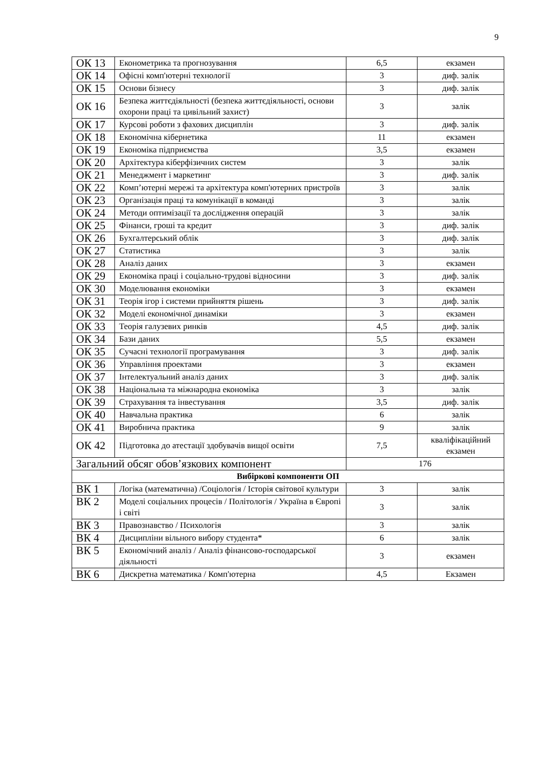9
| ОК 13 | Економетрика та прогнозування | 6,5 | екзамен |
| ОК 14 | Офісні комп'ютерні технології | 3 | диф. залік |
| ОК 15 | Основи бізнесу | 3 | диф. залік |
| ОК 16 | Безпека життєдіяльності (безпека життєдіяльності, основи охорони праці та цивільний захист) | 3 | залік |
| ОК 17 | Курсові роботи з фахових дисциплін | 3 | диф. залік |
| ОК 18 | Економічна кібернетика | 11 | екзамен |
| ОК 19 | Економіка підприємства | 3,5 | екзамен |
| ОК 20 | Архітектура кіберфізичних систем | 3 | залік |
| ОК 21 | Менеджмент і маркетинг | 3 | диф. залік |
| ОК 22 | Комп’ютерні мережі та архітектура комп'ютерних пристроїв | 3 | залік |
| ОК 23 | Організація праці та комунікації в команді | 3 | залік |
| ОК 24 | Методи оптимізації та дослідження операцій | 3 | залік |
| ОК 25 | Фінанси, гроші та кредит | 3 | диф. залік |
| ОК 26 | Бухгалтерський облік | 3 | диф. залік |
| ОК 27 | Статистика | 3 | залік |
| ОК 28 | Аналіз даних | 3 | екзамен |
| ОК 29 | Економіка праці і соціально-трудові відносини | 3 | диф. залік |
| ОК 30 | Моделювання економіки | 3 | екзамен |
| ОК 31 | Теорія ігор і системи прийняття рішень | 3 | диф. залік |
| ОК 32 | Моделі економічної динаміки | 3 | екзамен |
| ОК 33 | Теорія галузевих ринків | 4,5 | диф. залік |
| ОК 34 | Бази даних | 5,5 | екзамен |
| ОК 35 | Сучасні технології програмування | 3 | диф. залік |
| ОК 36 | Управління проектами | 3 | екзамен |
| ОК 37 | Інтелектуальний аналіз даних | 3 | диф. залік |
| ОК 38 | Національна та міжнародна економіка | 3 | залік |
| ОК 39 | Страхування та інвестування | 3,5 | диф. залік |
| ОК 40 | Навчальна практика | 6 | залік |
| ОК 41 | Виробнича практика | 9 | залік |
| ОК 42 | Підготовка до атестації здобувачів вищої освіти | 7,5 | кваліфікаційний екзамен |
| Загальний обсяг обов’язкових компонент | | 176 | |
| Вибіркові компоненти ОП | | | |
| ВК 1 | Логіка (математична) /Соціологія / Історія світової культури | 3 | залік |
| ВК 2 | Моделі соціальних процесів / Політологія / Україна в Європі і світі | 3 | залік |
| ВК 3 | Правознавство / Психологія | 3 | залік |
| ВК 4 | Дисципліни вільного вибору студента* | 6 | залік |
| ВК 5 | Економічний аналіз / Аналіз фінансово-господарської діяльності | 3 | екзамен |
| ВК 6 | Дискретна математика / Комп'ютерна | 4,5 | Екзамен |